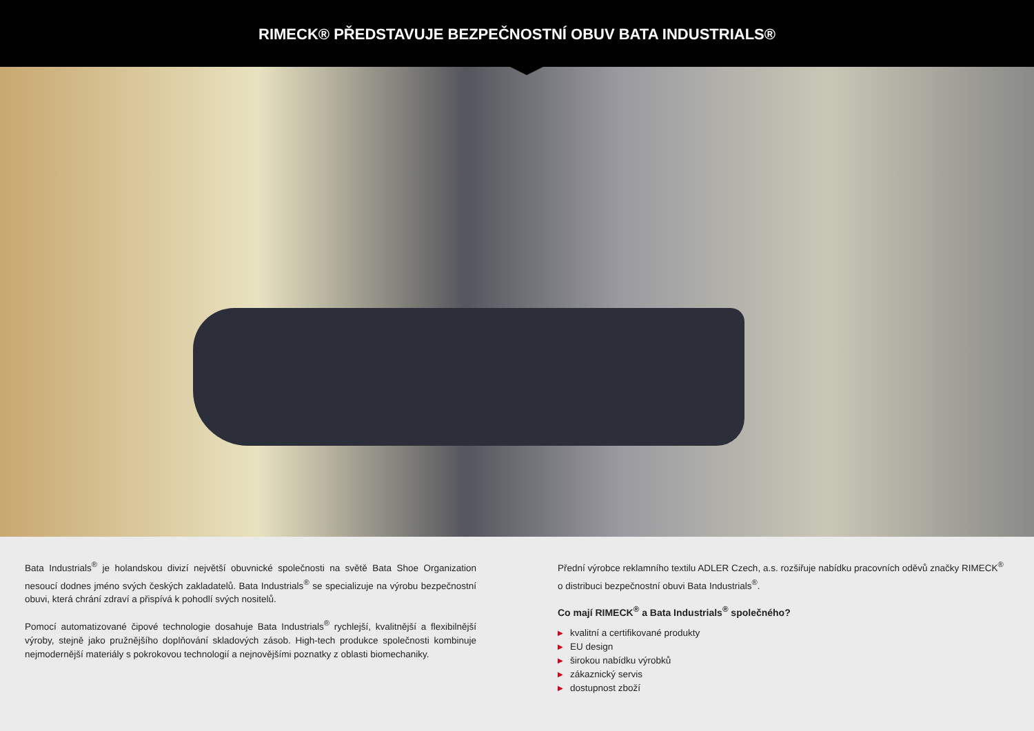RIMECK® PŘEDSTAVUJE BEZPEČNOSTNÍ OBUV BATA INDUSTRIALS®
Bata Industrials<sup>®</sup> je holandskou divizí největší obuvnické společnosti na světě Bata Shoe Organization nesoucí dodnes jméno svých českých zakladatelů. Bata Industrials<sup>®</sup> se specializuje na výrobu bezpečnostní obuvi, která chrání zdraví a přispívá k pohodlí svých nositelů.
Pomocí automatizované čipové technologie dosahuje Bata Industrials<sup>®</sup> rychlejší, kvalitnější a flexibilnější výroby, stejně jako pružnějšího doplňování skladových zásob. High-tech produkce společnosti kombinuje nejmodernější materiály s pokrokovou technologií a nejnovějšími poznatky z oblasti biomechaniky.
Přední výrobce reklamního textilu ADLER Czech, a.s. rozšiřuje nabídku pracovních oděvů značky RIMECK<sup>®</sup> o distribuci bezpečnostní obuvi Bata Industrials<sup>®</sup>.
Co mají RIMECK<sup>®</sup> a Bata Industrials<sup>®</sup> společného?
▶ kvalitní a certifikované produkty
▶ EU design
▶ širokou nabídku výrobků
▶ zákaznický servis
▶ dostupnost zboží